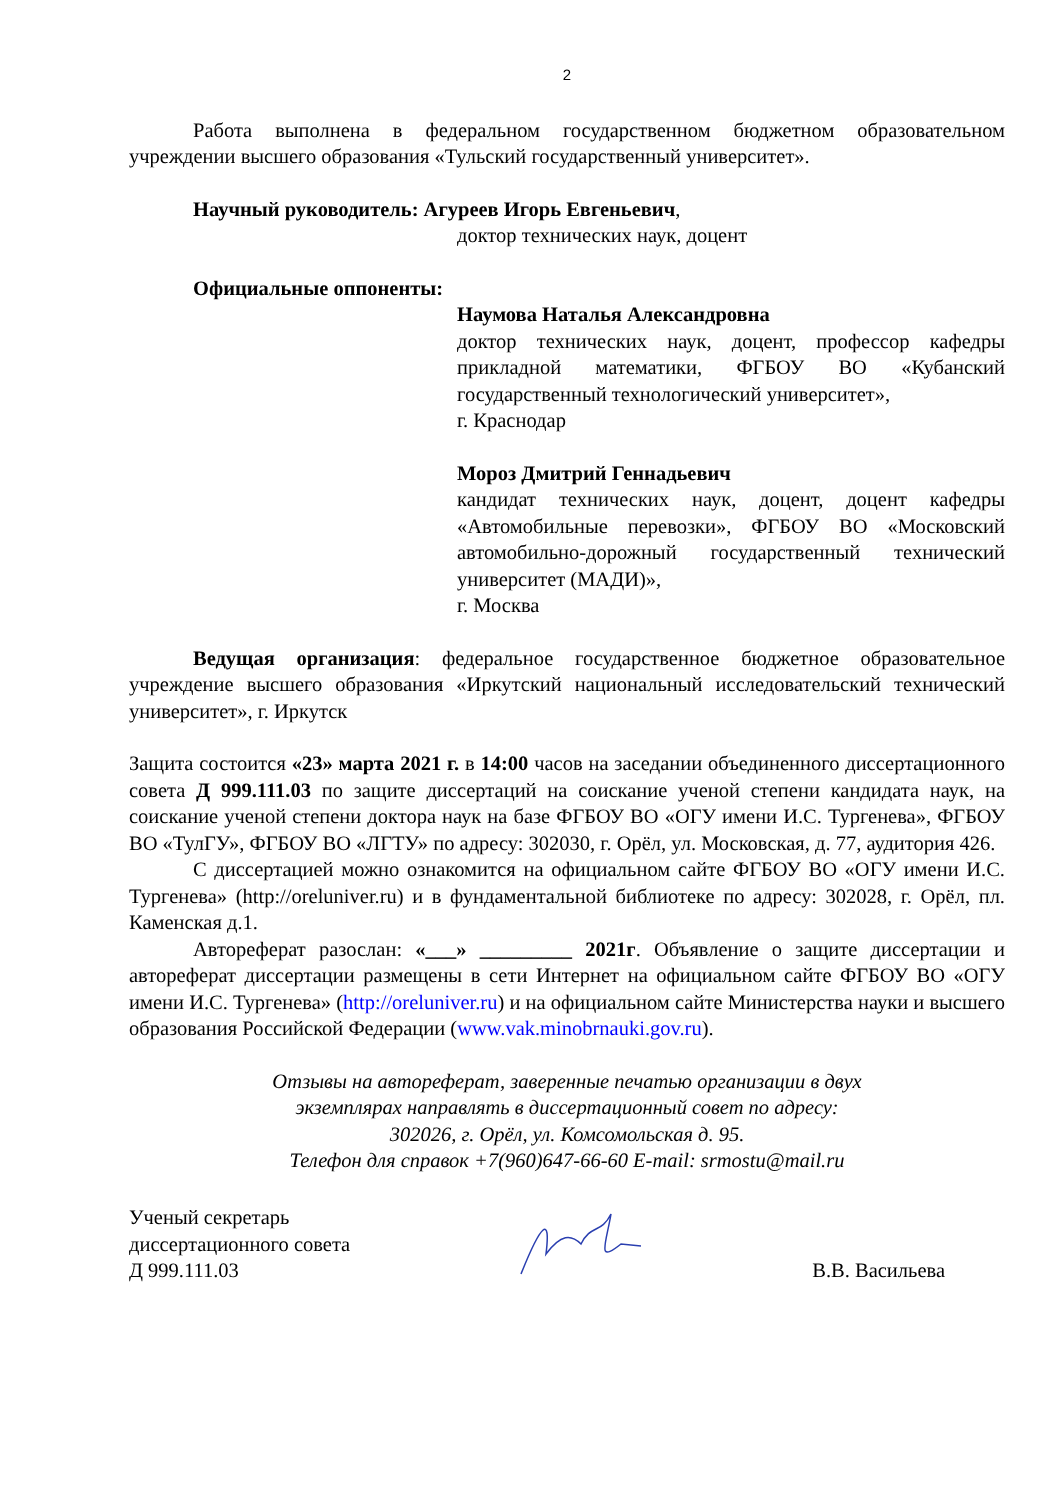2
Работа выполнена в федеральном государственном бюджетном образовательном учреждении высшего образования «Тульский государственный университет».
Научный руководитель: Агуреев Игорь Евгеньевич,
доктор технических наук, доцент
Официальные оппоненты:
Наумова Наталья Александровна
доктор технических наук, доцент, профессор кафедры прикладной математики, ФГБОУ ВО «Кубанский государственный технологический университет»,
г. Краснодар
Мороз Дмитрий Геннадьевич
кандидат технических наук, доцент, доцент кафедры «Автомобильные перевозки», ФГБОУ ВО «Московский автомобильно-дорожный государственный технический университет (МАДИ)»,
г. Москва
Ведущая организация: федеральное государственное бюджетное образовательное учреждение высшего образования «Иркутский национальный исследовательский технический университет», г. Иркутск
Защита состоится «23» марта 2021 г. в 14:00 часов на заседании объединенного диссертационного совета Д 999.111.03 по защите диссертаций на соискание ученой степени кандидата наук, на соискание ученой степени доктора наук на базе ФГБОУ ВО «ОГУ имени И.С. Тургенева», ФГБОУ ВО «ТулГУ», ФГБОУ ВО «ЛГТУ» по адресу: 302030, г. Орёл, ул. Московская, д. 77, аудитория 426.
С диссертацией можно ознакомится на официальном сайте ФГБОУ ВО «ОГУ имени И.С. Тургенева» (http://oreluniver.ru) и в фундаментальной библиотеке по адресу: 302028, г. Орёл, пл. Каменская д.1.
Автореферат разослан: «___» _________ 2021г. Объявление о защите диссертации и автореферат диссертации размещены в сети Интернет на официальном сайте ФГБОУ ВО «ОГУ имени И.С. Тургенева» (http://oreluniver.ru) и на официальном сайте Министерства науки и высшего образования Российской Федерации (www.vak.minobrnauki.gov.ru).
Отзывы на автореферат, заверенные печатью организации в двух
экземплярах направлять в диссертационный совет по адресу:
302026, г. Орёл, ул. Комсомольская д. 95.
Телефон для справок +7(960)647-66-60 E-mail: srmostu@mail.ru
Ученый секретарь
диссертационного совета
Д 999.111.03
В.В. Васильева